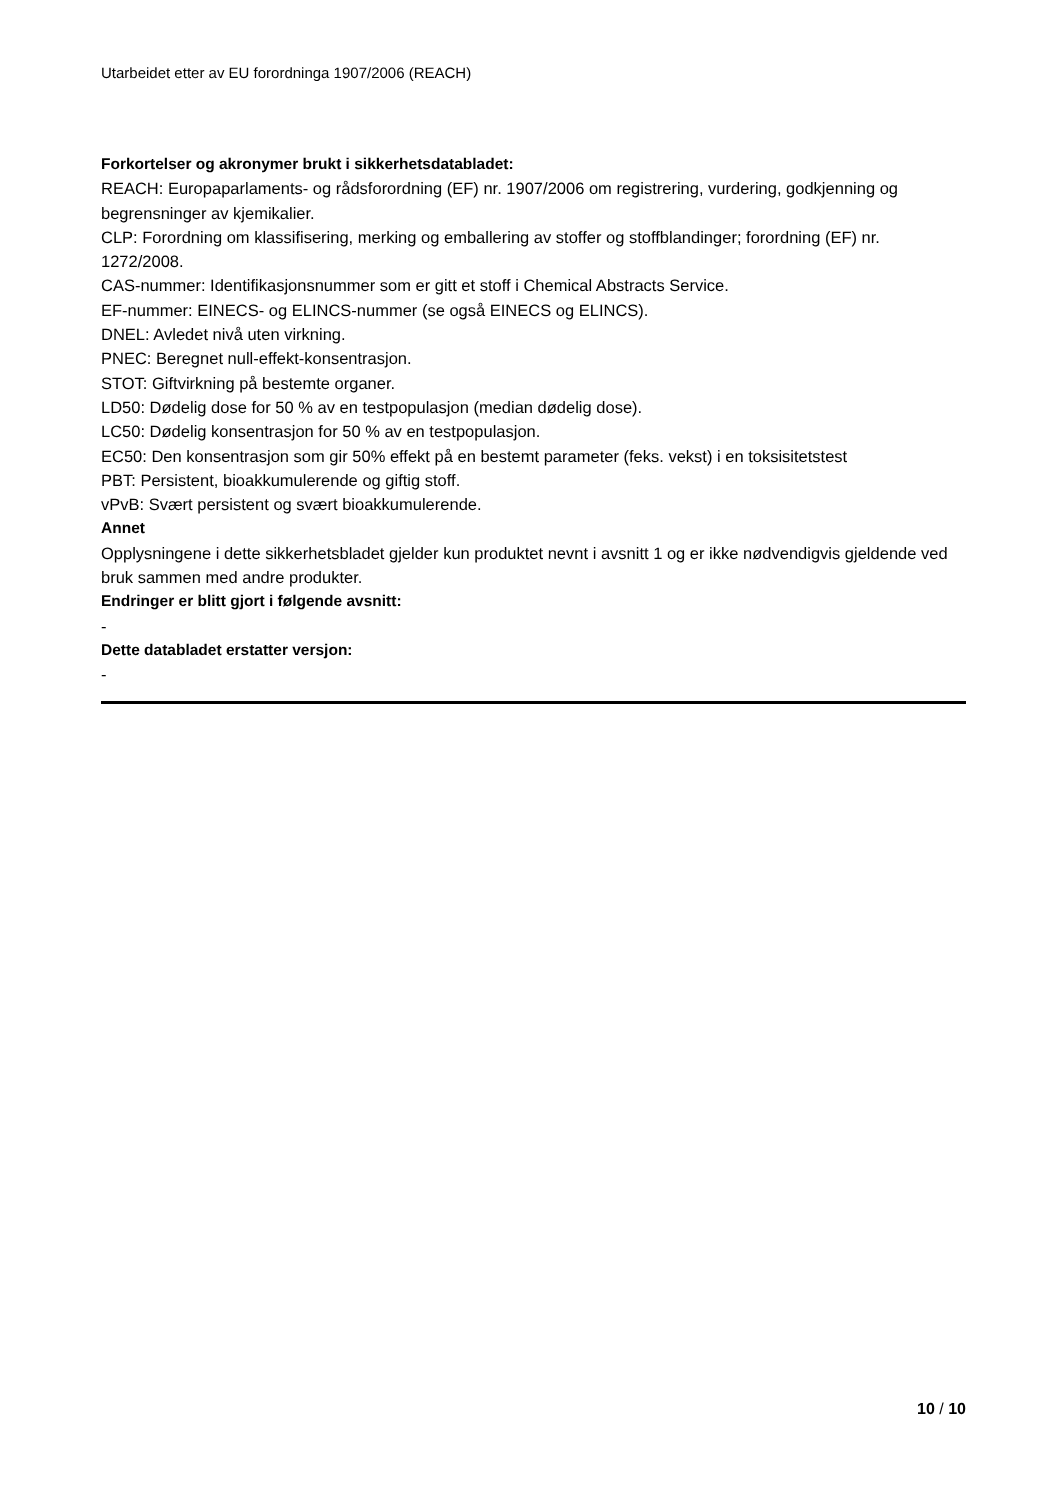Utarbeidet etter av EU forordninga 1907/2006 (REACH)
Forkortelser og akronymer brukt i sikkerhetsdatabladet:
REACH: Europaparlaments- og rådsforordning (EF) nr. 1907/2006 om registrering, vurdering, godkjenning og begrensninger av kjemikalier.
CLP: Forordning om klassifisering, merking og emballering av stoffer og stoffblandinger; forordning (EF) nr. 1272/2008.
CAS-nummer: Identifikasjonsnummer som er gitt et stoff i Chemical Abstracts Service.
EF-nummer: EINECS- og ELINCS-nummer (se også EINECS og ELINCS).
DNEL: Avledet nivå uten virkning.
PNEC: Beregnet null-effekt-konsentrasjon.
STOT: Giftvirkning på bestemte organer.
LD50: Dødelig dose for 50 % av en testpopulasjon (median dødelig dose).
LC50: Dødelig konsentrasjon for 50 % av en testpopulasjon.
EC50: Den konsentrasjon som gir 50% effekt på en bestemt parameter (feks. vekst) i en toksisitetstest
PBT: Persistent, bioakkumulerende og giftig stoff.
vPvB: Svært persistent og svært bioakkumulerende.
Annet
Opplysningene i dette sikkerhetsbladet gjelder kun produktet nevnt i avsnitt 1 og er ikke nødvendigvis gjeldende ved bruk sammen med andre produkter.
Endringer er blitt gjort i følgende avsnitt:
-
Dette databladet erstatter versjon:
-
10 / 10